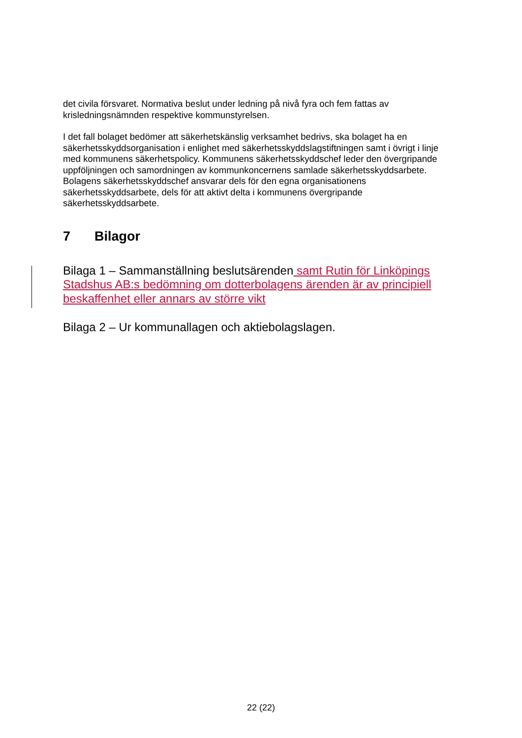det civila försvaret. Normativa beslut under ledning på nivå fyra och fem fattas av krisledningsnämnden respektive kommunstyrelsen.
I det fall bolaget bedömer att säkerhetskänslig verksamhet bedrivs, ska bolaget ha en säkerhetsskyddsorganisation i enlighet med säkerhetsskyddslagstiftningen samt i övrigt i linje med kommunens säkerhetspolicy. Kommunens säkerhetsskyddschef leder den övergripande uppföljningen och samordningen av kommunkoncernens samlade säkerhetsskyddsarbete. Bolagens säkerhetsskyddschef ansvarar dels för den egna organisationens säkerhetsskyddsarbete, dels för att aktivt delta i kommunens övergripande säkerhetsskyddsarbete.
7 Bilagor
Bilaga 1 – Sammanställning beslutsärenden samt Rutin för Linköpings Stadshus AB:s bedömning om dotterbolagens ärenden är av principiell beskaffenhet eller annars av större vikt
Bilaga 2 – Ur kommunallagen och aktiebolagslagen.
22 (22)